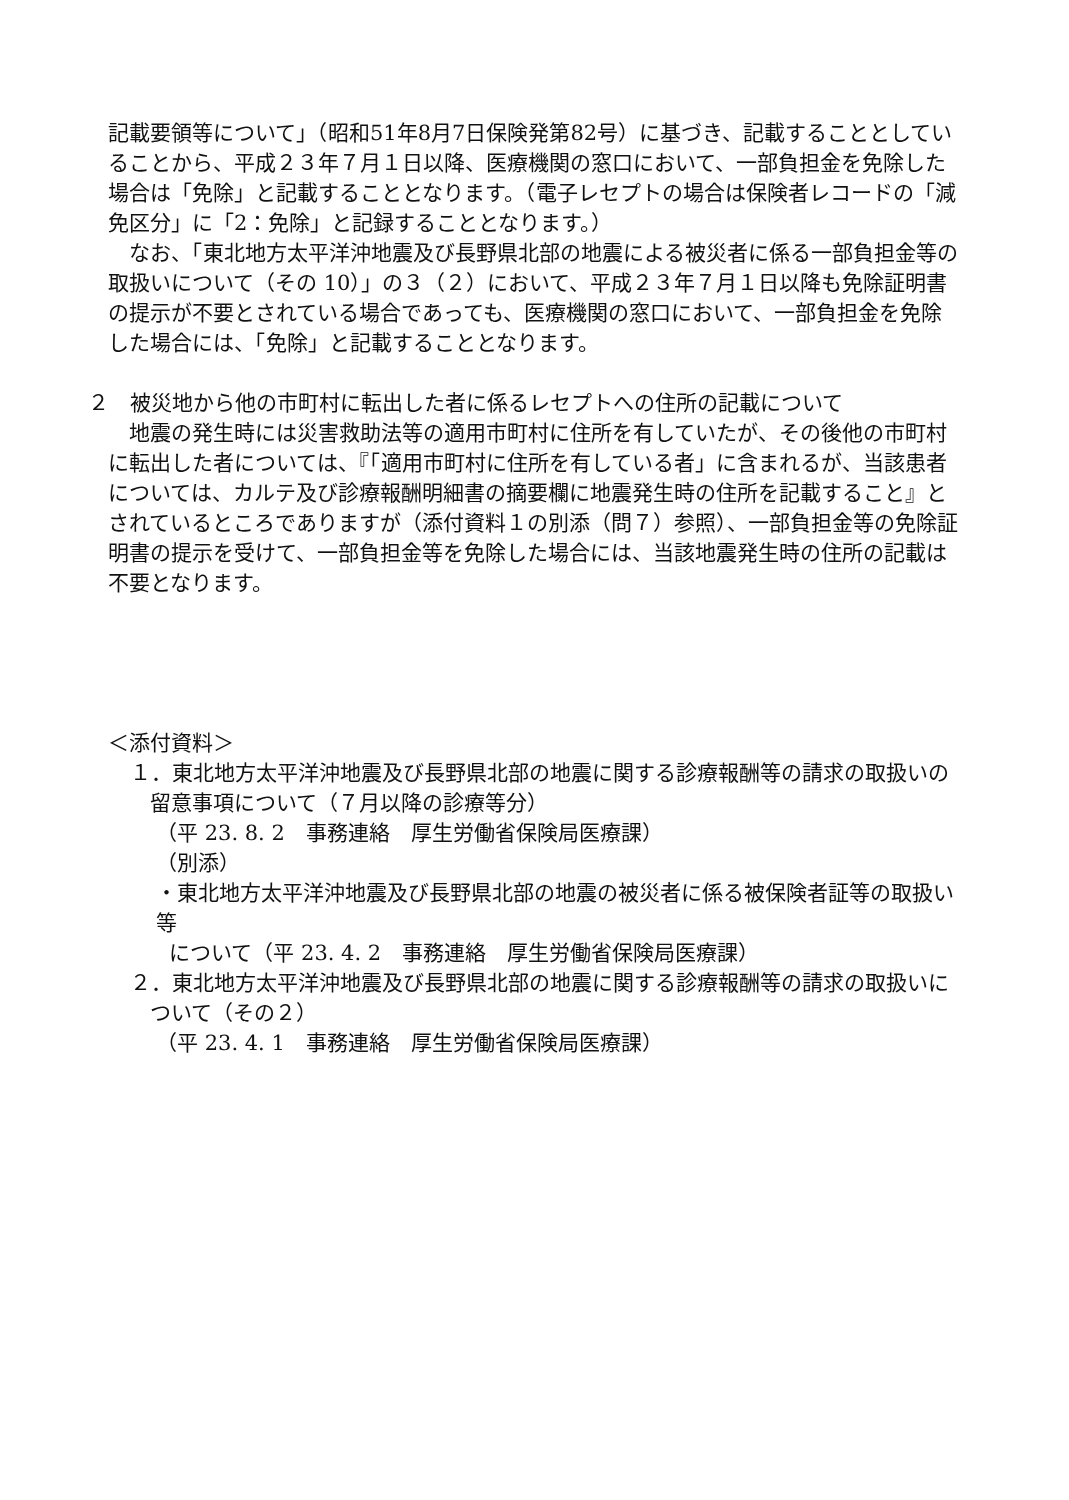記載要領等について」（昭和51年8月7日保険発第82号）に基づき、記載することとしていることから、平成２３年７月１日以降、医療機関の窓口において、一部負担金を免除した場合は「免除」と記載することとなります。（電子レセプトの場合は保険者レコードの「減免区分」に「2：免除」と記録することとなります。）
なお、「東北地方太平洋沖地震及び長野県北部の地震による被災者に係る一部負担金等の取扱いについて（その 10）」の３（２）において、平成２３年７月１日以降も免除証明書の提示が不要とされている場合であっても、医療機関の窓口において、一部負担金を免除した場合には、「免除」と記載することとなります。
２　被災地から他の市町村に転出した者に係るレセプトへの住所の記載について
地震の発生時には災害救助法等の適用市町村に住所を有していたが、その後他の市町村に転出した者については、『「適用市町村に住所を有している者」に含まれるが、当該患者については、カルテ及び診療報酬明細書の摘要欄に地震発生時の住所を記載すること』とされているところでありますが（添付資料１の別添（問７）参照）、一部負担金等の免除証明書の提示を受けて、一部負担金等を免除した場合には、当該地震発生時の住所の記載は不要となります。
＜添付資料＞
１．東北地方太平洋沖地震及び長野県北部の地震に関する診療報酬等の請求の取扱いの
留意事項について（７月以降の診療等分）
（平 23. 8. 2　事務連絡　厚生労働省保険局医療課）
（別添）
・東北地方太平洋沖地震及び長野県北部の地震の被災者に係る被保険者証等の取扱い等
について（平 23. 4. 2　事務連絡　厚生労働省保険局医療課）
２．東北地方太平洋沖地震及び長野県北部の地震に関する診療報酬等の請求の取扱いに
ついて（その２）
（平 23. 4. 1　事務連絡　厚生労働省保険局医療課）